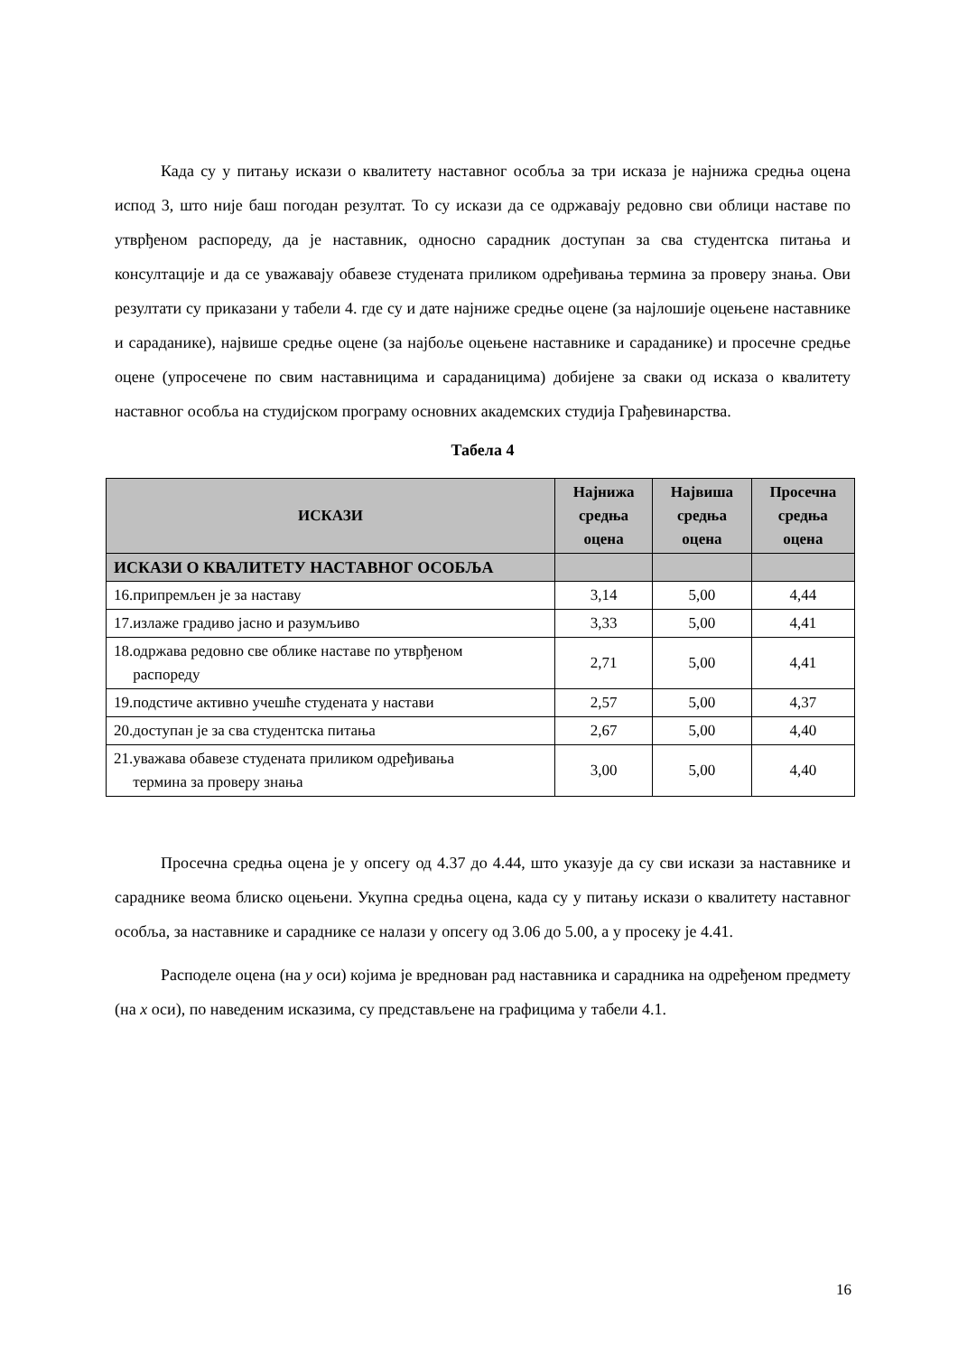Када су у питању искази о квалитету наставног особља за три исказа је најнижа средња оцена испод 3, што није баш погодан резултат. То су искази да се одржавају редовно сви облици наставе по утврђеном распореду, да је наставник, односно сарадник доступан за сва студентска питања и консултације и да се уважавају обавезе студената приликом одређивања термина за проверу знања. Ови резултати су приказани у табели 4. где су и дате најниже средње оцене (за најлошије оцењене наставнике и сараданике), највише средње оцене (за најбоље оцењене наставнике и сараданике) и просечне средње оцене (упросечене по свим наставницима и сараданицима) добијене за сваки од исказа о квалитету наставног особља на студијском програму основних академских студија Грађевинарства.
Табела 4
| ИСКАЗИ | Најнижа средња оцена | Највиша средња оцена | Просечна средња оцена |
| --- | --- | --- | --- |
| ИСКАЗИ О КВАЛИТЕТУ НАСТАВНОГ ОСОБЉА | | | |
| 16.припремљен је за наставу | 3,14 | 5,00 | 4,44 |
| 17.излаже градиво јасно и разумљиво | 3,33 | 5,00 | 4,41 |
| 18.одржава редовно све облике наставе по утврђеном распореду | 2,71 | 5,00 | 4,41 |
| 19.подстиче активно учешће студената у настави | 2,57 | 5,00 | 4,37 |
| 20.доступан је за сва студентска питања | 2,67 | 5,00 | 4,40 |
| 21.уважава обавезе студената приликом одређивања термина за проверу знања | 3,00 | 5,00 | 4,40 |
Просечна средња оцена је у опсегу од 4.37 до 4.44, што указује да су сви искази за наставнике и сарадникe веома блиско оцењени. Укупна средња оцена, када су у питању искази о квалитету наставног особља, за наставнике и сараднике се налази у опсегу од 3.06 до 5.00, а у просеку је 4.41.
Расподеле оцена (на y оси) којима је вреднован рад наставника и сарадника на одређеном предмету (на x оси), по наведеним исказима, су представљене на графицима у табели 4.1.
16